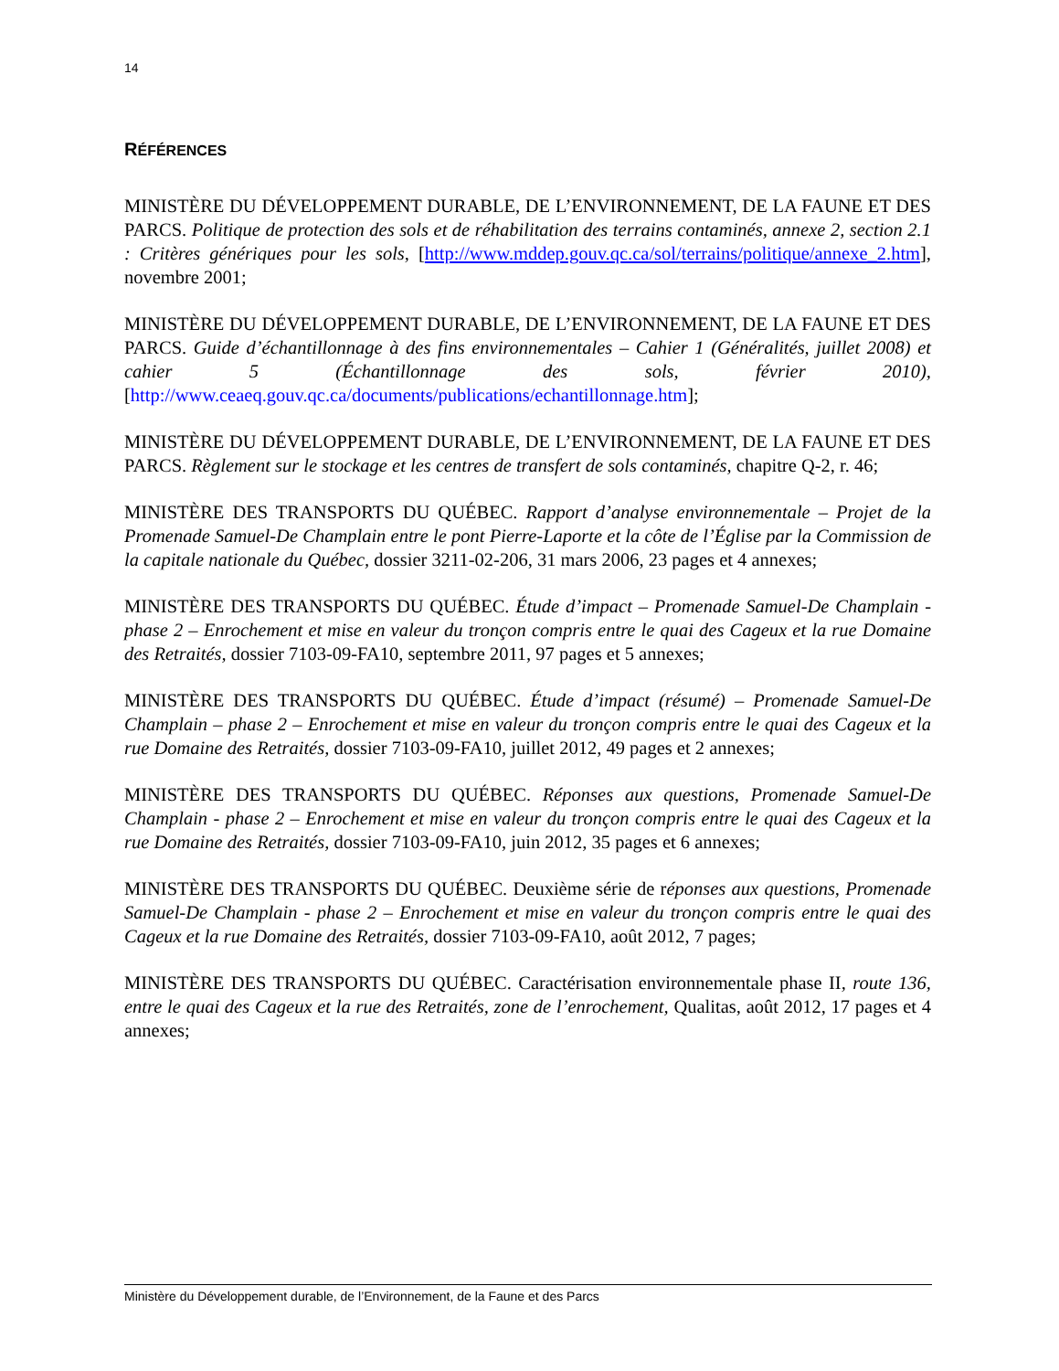14
RÉFÉRENCES
MINISTÈRE DU DÉVELOPPEMENT DURABLE, DE L’ENVIRONNEMENT, DE LA FAUNE ET DES PARCS. Politique de protection des sols et de réhabilitation des terrains contaminés, annexe 2, section 2.1 : Critères génériques pour les sols, [http://www.mddep.gouv.qc.ca/sol/terrains/politique/annexe_2.htm], novembre 2001;
MINISTÈRE DU DÉVELOPPEMENT DURABLE, DE L’ENVIRONNEMENT, DE LA FAUNE ET DES PARCS. Guide d’échantillonnage à des fins environnementales – Cahier 1 (Généralités, juillet 2008) et cahier 5 (Échantillonnage des sols, février 2010), [http://www.ceaeq.gouv.qc.ca/documents/publications/echantillonnage.htm];
MINISTÈRE DU DÉVELOPPEMENT DURABLE, DE L’ENVIRONNEMENT, DE LA FAUNE ET DES PARCS. Règlement sur le stockage et les centres de transfert de sols contaminés, chapitre Q-2, r. 46;
MINISTÈRE DES TRANSPORTS DU QUÉBEC. Rapport d’analyse environnementale – Projet de la Promenade Samuel-De Champlain entre le pont Pierre-Laporte et la côte de l’Église par la Commission de la capitale nationale du Québec, dossier 3211-02-206, 31 mars 2006, 23 pages et 4 annexes;
MINISTÈRE DES TRANSPORTS DU QUÉBEC. Étude d’impact – Promenade Samuel-De Champlain - phase 2 – Enrochement et mise en valeur du tronçon compris entre le quai des Cageux et la rue Domaine des Retraités, dossier 7103-09-FA10, septembre 2011, 97 pages et 5 annexes;
MINISTÈRE DES TRANSPORTS DU QUÉBEC. Étude d’impact (résumé) – Promenade Samuel-De Champlain – phase 2 – Enrochement et mise en valeur du tronçon compris entre le quai des Cageux et la rue Domaine des Retraités, dossier 7103-09-FA10, juillet 2012, 49 pages et 2 annexes;
MINISTÈRE DES TRANSPORTS DU QUÉBEC. Réponses aux questions, Promenade Samuel-De Champlain - phase 2 – Enrochement et mise en valeur du tronçon compris entre le quai des Cageux et la rue Domaine des Retraités, dossier 7103-09-FA10, juin 2012, 35 pages et 6 annexes;
MINISTÈRE DES TRANSPORTS DU QUÉBEC. Deuxième série de réponses aux questions, Promenade Samuel-De Champlain - phase 2 – Enrochement et mise en valeur du tronçon compris entre le quai des Cageux et la rue Domaine des Retraités, dossier 7103-09-FA10, août 2012, 7 pages;
MINISTÈRE DES TRANSPORTS DU QUÉBEC. Caractérisation environnementale phase II, route 136, entre le quai des Cageux et la rue des Retraités, zone de l’enrochement, Qualitas, août 2012, 17 pages et 4 annexes;
Ministère du Développement durable, de l’Environnement, de la Faune et des Parcs